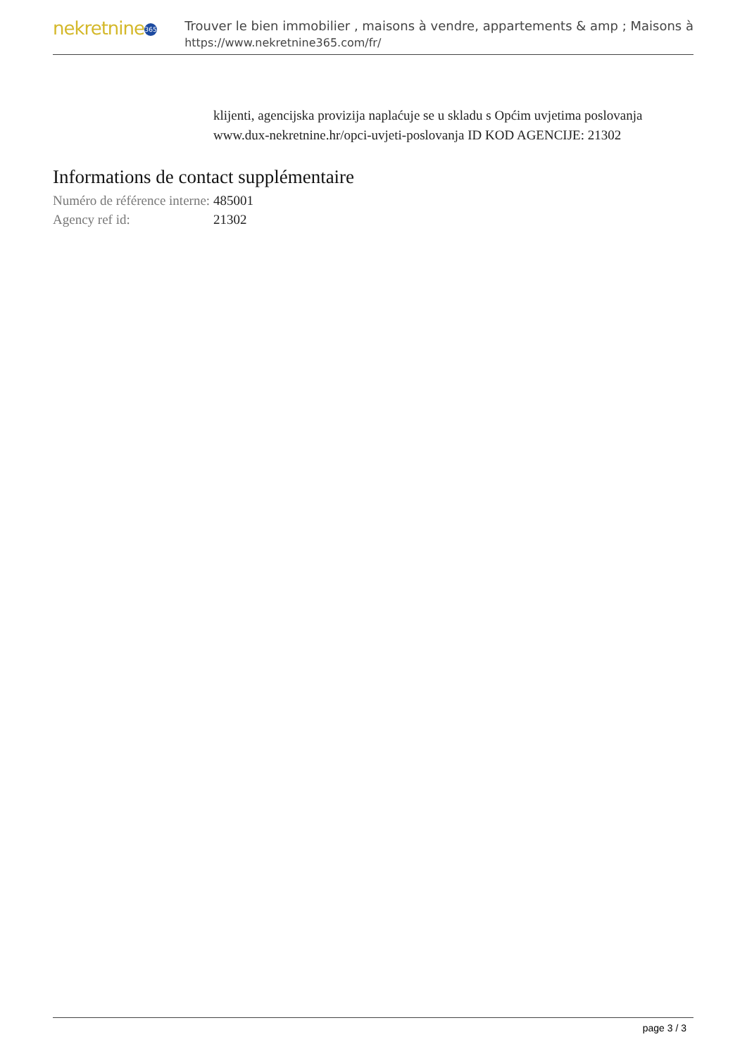nekretnine 365
Trouver le bien immobilier , maisons à vendre, appartements & amp ; Maisons à
https://www.nekretnine365.com/fr/
klijenti, agencijska provizija naplaćuje se u skladu s Općim uvjetima poslovanja www.dux-nekretnine.hr/opci-uvjeti-poslovanja ID KOD AGENCIJE: 21302
Informations de contact supplémentaire
| Numéro de référence interne: | 485001 |
| Agency ref id: | 21302 |
page 3 / 3